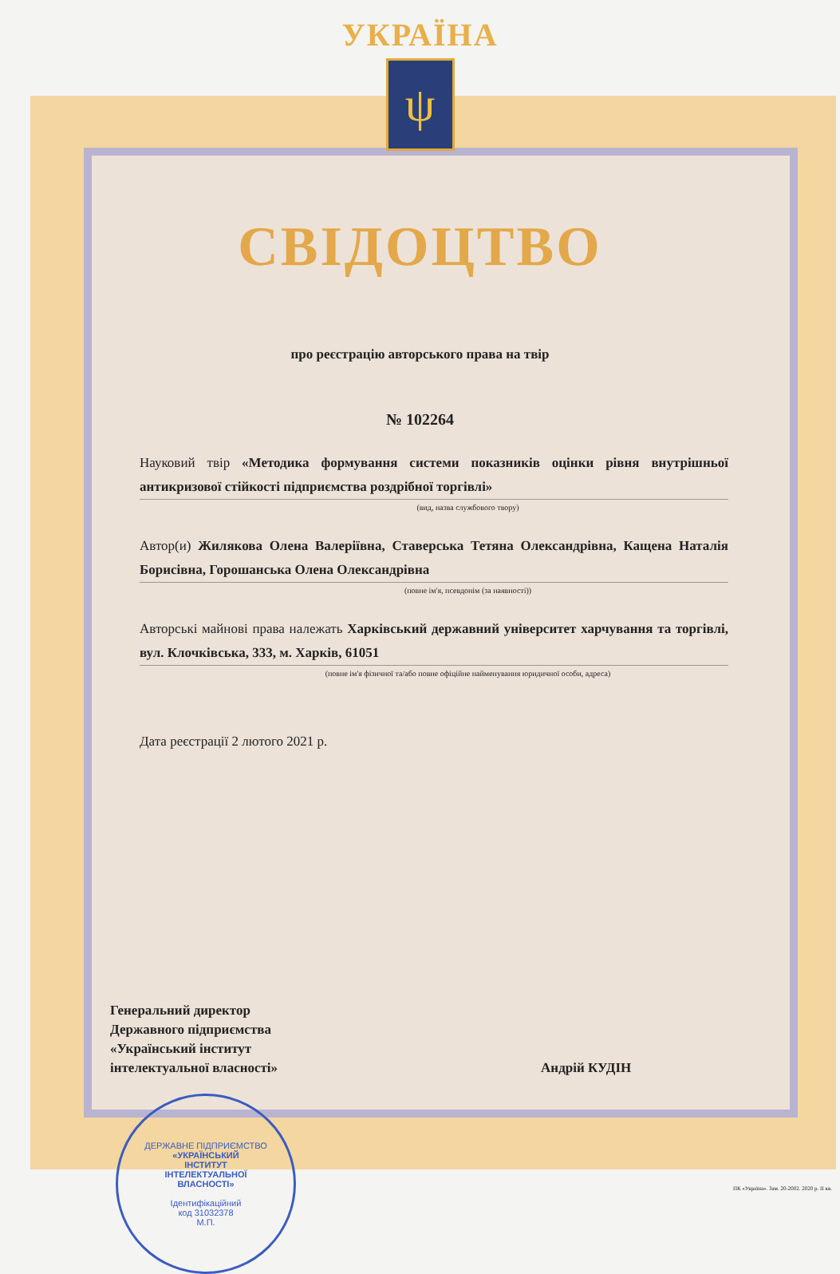УКРАЇНА
ψ
СВІДОЦТВО
про реєстрацію авторського права на твір
№ 102264
Науковий твір «Методика формування системи показників оцінки рівня внутрішньої антикризової стійкості підприємства роздрібної торгівлі»
(вид, назва службового твору)
Автор(и) Жилякова Олена Валеріївна, Ставерська Тетяна Олександрівна, Кащена Наталія Борисівна, Горошанська Олена Олександрівна
(повне ім'я, псевдонім (за наявності))
Авторські майнові права належать Харківський державний університет харчування та торгівлі, вул. Клочківська, 333, м. Харків, 61051
(повне ім'я фізичної та/або повне офіційне найменування юридичної особи, адреса)
Дата реєстрації 2 лютого 2021 р.
Генеральний директор
Державного підприємства
«Український інститут
інтелектуальної власності»
Андрій КУДІН
ДЕРЖАВНЕ ПІДПРИЄМСТВО
«УКРАЇНСЬКИЙ
ІНСТИТУТ
ІНТЕЛЕКТУАЛЬНОЇ
ВЛАСНОСТІ»
Ідентифікаційний
код 31032378
М.П.
ПК «Україна». Зам. 20-2002. 2020 р. II кв.